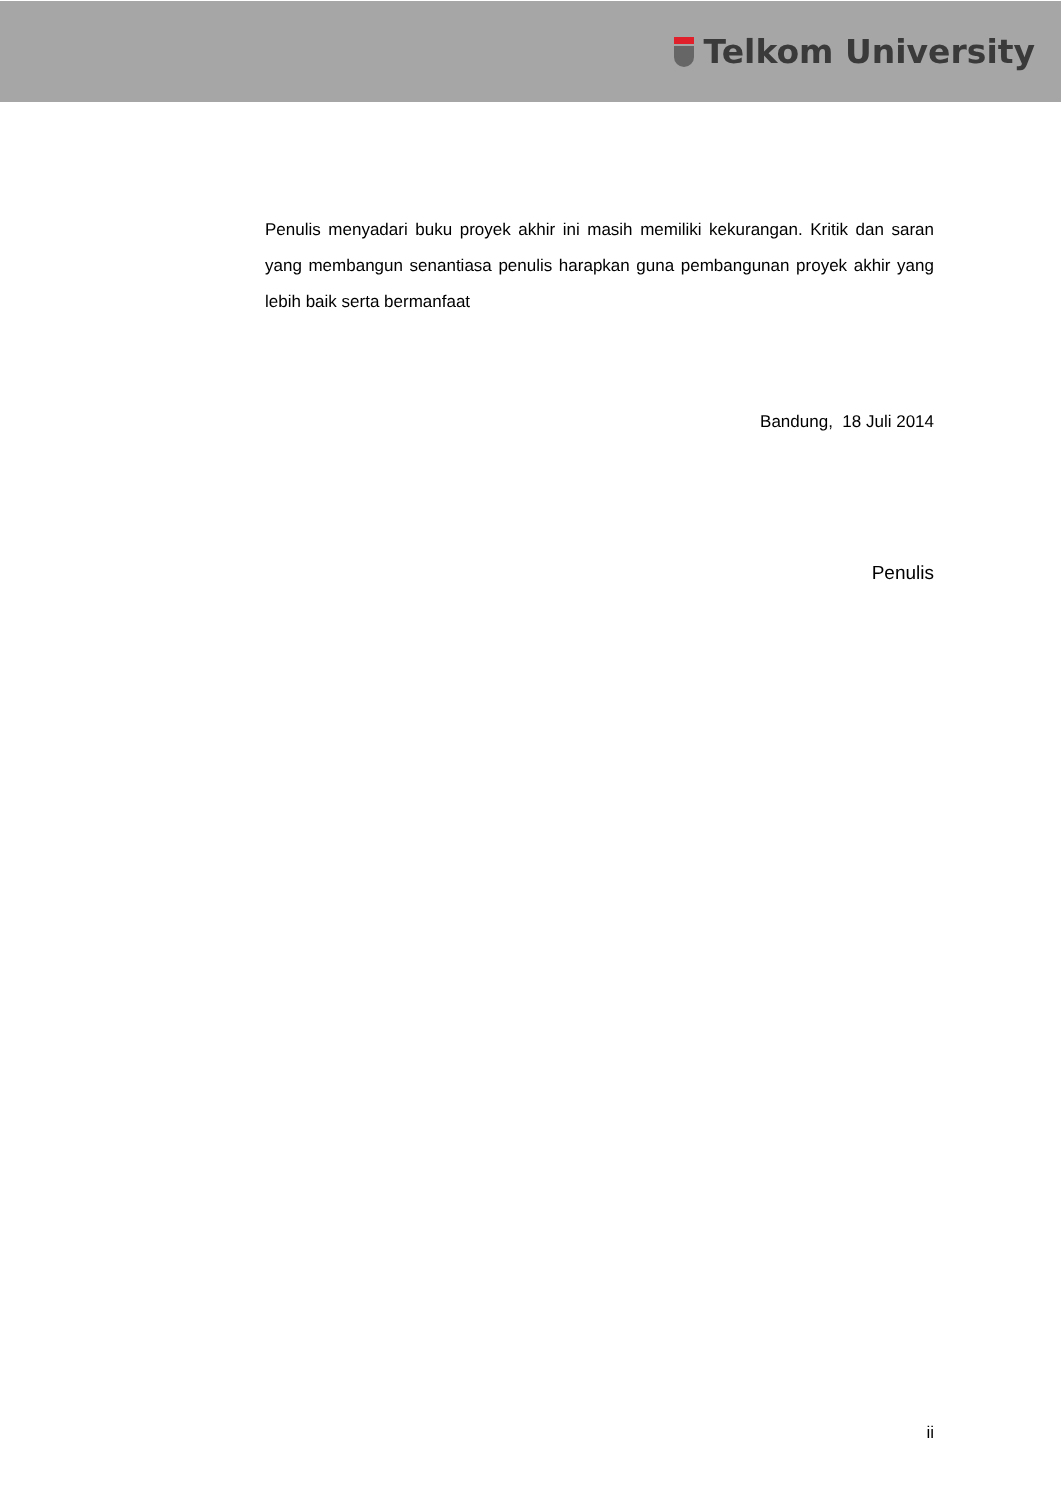Telkom University
Penulis menyadari buku proyek akhir ini masih memiliki kekurangan. Kritik dan saran yang membangun senantiasa penulis harapkan guna pembangunan proyek akhir yang lebih baik serta bermanfaat
Bandung, 18 Juli 2014
Penulis
ii